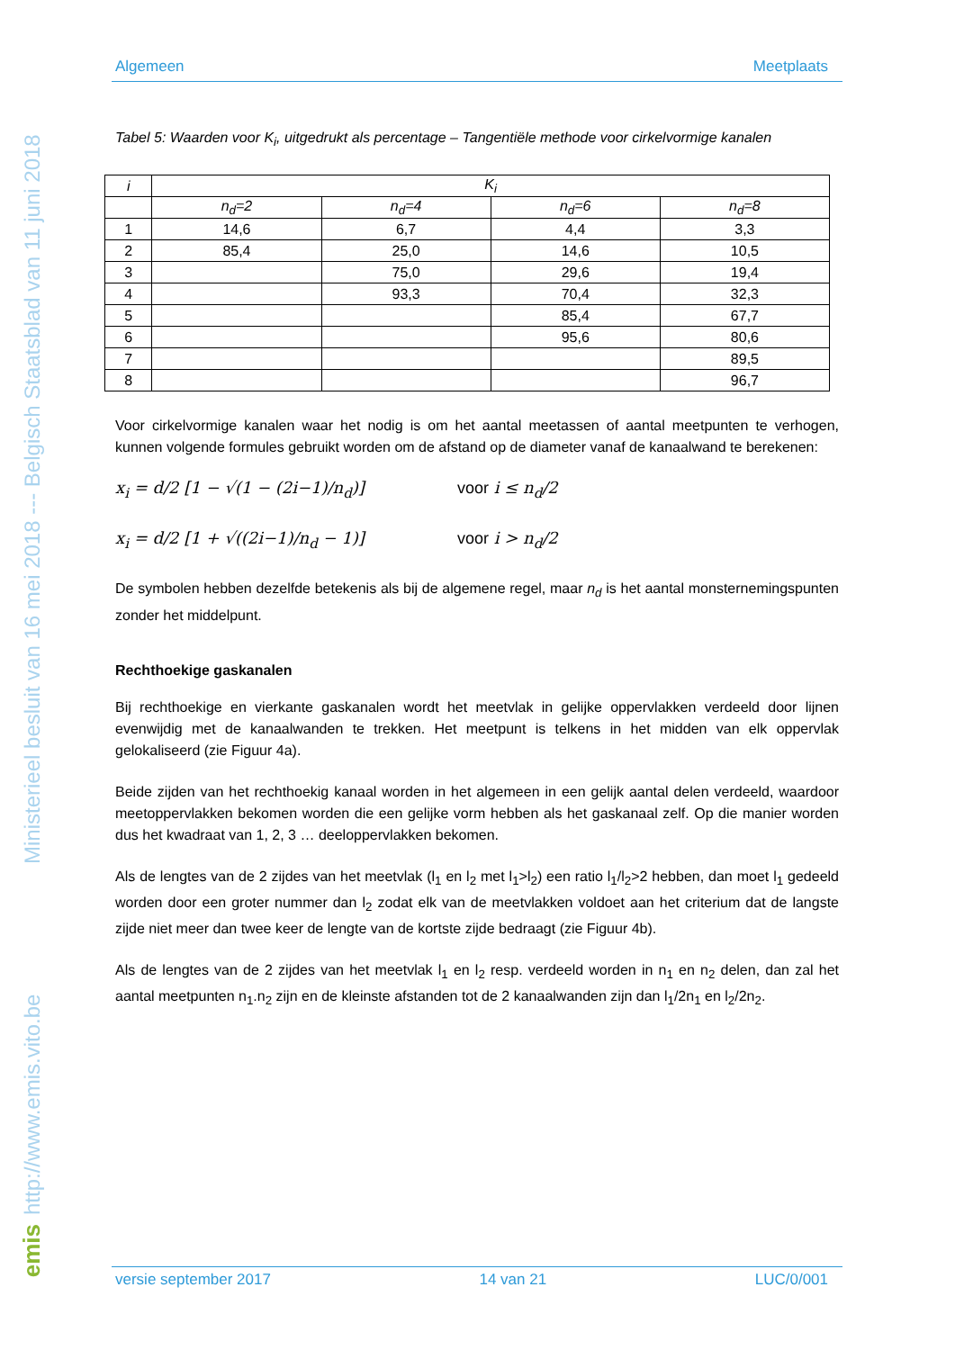Ministerieel besluit van 16 mei 2018 --- Belgisch Staatsblad van 11 juni 2018
http://www.emis.vito.be
emis
Algemeen Meetplaats
Tabel 5: Waarden voor K<sub>i</sub>, uitgedrukt als percentage – Tangentiële methode voor cirkelvormige kanalen
| i | K<sub>i</sub> | | | |
| | n<sub>d</sub>=2 | n<sub>d</sub>=4 | n<sub>d</sub>=6 | n<sub>d</sub>=8 |
| 1 | 14,6 | 6,7 | 4,4 | 3,3 |
| 2 | 85,4 | 25,0 | 14,6 | 10,5 |
| 3 | | 75,0 | 29,6 | 19,4 |
| 4 | | 93,3 | 70,4 | 32,3 |
| 5 | | | 85,4 | 67,7 |
| 6 | | | 95,6 | 80,6 |
| 7 | | | | 89,5 |
| 8 | | | | 96,7 |
Voor cirkelvormige kanalen waar het nodig is om het aantal meetassen of aantal meetpunten te verhogen, kunnen volgende formules gebruikt worden om de afstand op de diameter vanaf de kanaalwand te berekenen:
x<sub>i</sub> = d/2 [1 − √(1 − (2i−1)/n<sub>d</sub>)] voor i ≤ n<sub>d</sub>/2
x<sub>i</sub> = d/2 [1 + √((2i−1)/n<sub>d</sub> − 1)] voor i > n<sub>d</sub>/2
De symbolen hebben dezelfde betekenis als bij de algemene regel, maar n<sub>d</sub> is het aantal monsternemingspunten zonder het middelpunt.
Rechthoekige gaskanalen
Bij rechthoekige en vierkante gaskanalen wordt het meetvlak in gelijke oppervlakken verdeeld door lijnen evenwijdig met de kanaalwanden te trekken. Het meetpunt is telkens in het midden van elk oppervlak gelokaliseerd (zie Figuur 4a).
Beide zijden van het rechthoekig kanaal worden in het algemeen in een gelijk aantal delen verdeeld, waardoor meetoppervlakken bekomen worden die een gelijke vorm hebben als het gaskanaal zelf. Op die manier worden dus het kwadraat van 1, 2, 3 … deeloppervlakken bekomen.
Als de lengtes van de 2 zijdes van het meetvlak (l<sub>1</sub> en l<sub>2</sub> met l<sub>1</sub>>l<sub>2</sub>) een ratio l<sub>1</sub>/l<sub>2</sub>>2 hebben, dan moet l<sub>1</sub> gedeeld worden door een groter nummer dan l<sub>2</sub> zodat elk van de meetvlakken voldoet aan het criterium dat de langste zijde niet meer dan twee keer de lengte van de kortste zijde bedraagt (zie Figuur 4b).
Als de lengtes van de 2 zijdes van het meetvlak l<sub>1</sub> en l<sub>2</sub> resp. verdeeld worden in n<sub>1</sub> en n<sub>2</sub> delen, dan zal het aantal meetpunten n<sub>1</sub>.n<sub>2</sub> zijn en de kleinste afstanden tot de 2 kanaalwanden zijn dan l<sub>1</sub>/2n<sub>1</sub> en l<sub>2</sub>/2n<sub>2</sub>.
versie september 2017 14 van 21 LUC/0/001